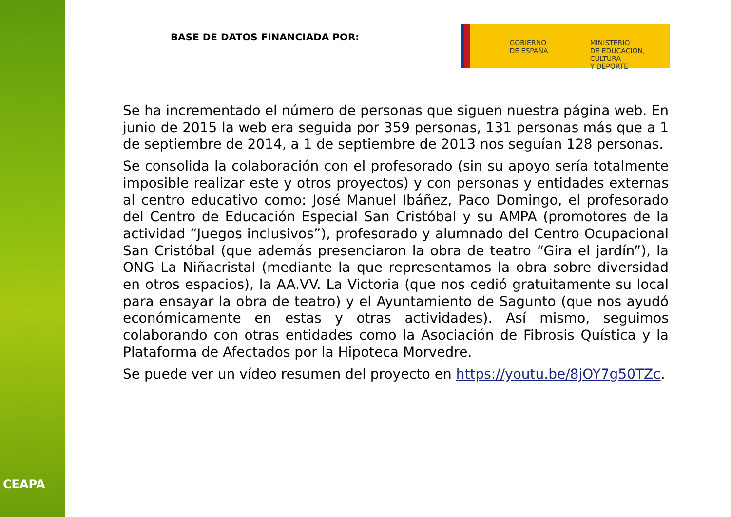CEAPA
BASE DE DATOS FINANCIADA POR:
GOBIERNO
DE ESPAÑA
MINISTERIO
DE EDUCACIÓN, CULTURA
Y DEPORTE
Se ha incrementado el número de personas que siguen nuestra página web. En junio de 2015 la web era seguida por 359 personas, 131 personas más que a 1 de septiembre de 2014, a 1 de septiembre de 2013 nos seguían 128 personas.
Se consolida la colaboración con el profesorado (sin su apoyo sería totalmente imposible realizar este y otros proyectos) y con personas y entidades externas al centro educativo como: José Manuel Ibáñez, Paco Domingo, el profesorado del Centro de Educación Especial San Cristóbal y su AMPA (promotores de la actividad “Juegos inclusivos”), profesorado y alumnado del Centro Ocupacional San Cristóbal (que además presenciaron la obra de teatro “Gira el jardín”), la ONG La Niñacristal (mediante la que representamos la obra sobre diversidad en otros espacios), la AA.VV. La Victoria (que nos cedió gratuitamente su local para ensayar la obra de teatro) y el Ayuntamiento de Sagunto (que nos ayudó económicamente en estas y otras actividades). Así mismo, seguimos colaborando con otras entidades como la Asociación de Fibrosis Quística y la Plataforma de Afectados por la Hipoteca Morvedre.
Se puede ver un vídeo resumen del proyecto en https://youtu.be/8jOY7g50TZc.